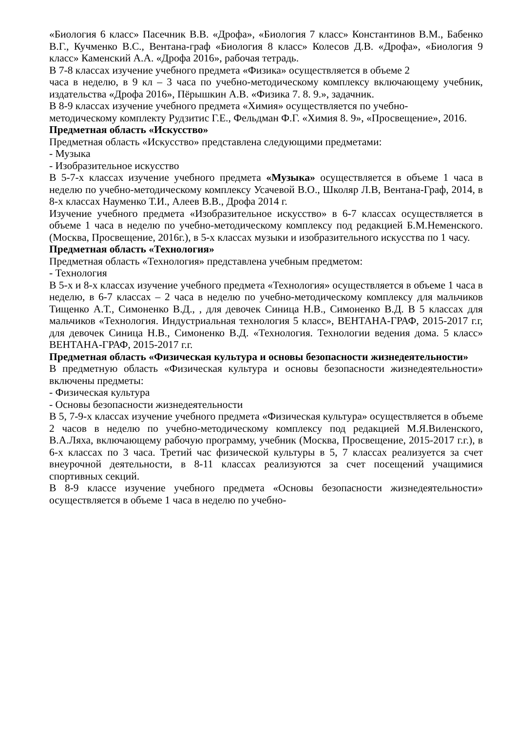«Биология 6 класс» Пасечник В.В. «Дрофа», «Биология 7 класс» Константинов В.М., Бабенко В.Г., Кучменко В.С., Вентана-граф «Биология 8 класс» Колесов Д.В. «Дрофа», «Биология 9 класс» Каменский А.А. «Дрофа 2016», рабочая тетрадь.
В 7-8 классах изучение учебного предмета «Физика» осуществляется в объеме 2
часа в неделю, в 9 кл – 3 часа по учебно-методическому комплексу включающему учебник, издательства «Дрофа 2016», Пёрышкин А.В. «Физика 7. 8. 9.», задачник.
В 8-9 классах изучение учебного предмета «Химия» осуществляется по учебно-
методическому комплекту Рудзитис Г.Е., Фельдман Ф.Г. «Химия 8. 9», «Просвещение», 2016.
Предметная область «Искусство»
Предметная область «Искусство» представлена следующими предметами:
- Музыка
- Изобразительное искусство
В 5-7-х классах изучение учебного предмета «Музыка» осуществляется в объеме 1 часа в неделю по учебно-методическому комплексу Усачевой В.О., Школяр Л.В, Вентана-Граф, 2014, в 8-х классах Науменко Т.И., Алеев В.В., Дрофа 2014 г.
Изучение учебного предмета «Изобразительное искусство» в 6-7 классах осуществляется в объеме 1 часа в неделю по учебно-методическому комплексу под редакцией Б.М.Неменского. (Москва, Просвещение, 2016г.), в 5-х классах музыки и изобразительного искусства по 1 часу.
Предметная область «Технология»
Предметная область «Технология» представлена учебным предметом:
- Технология
В 5-х и 8-х классах изучение учебного предмета «Технология» осуществляется в объеме 1 часа в неделю, в 6-7 классах – 2 часа в неделю по учебно-методическому комплексу для мальчиков Тищенко А.Т., Симоненко В.Д., , для девочек Синица Н.В., Симоненко В.Д. В 5 классах для мальчиков «Технология. Индустриальная технология 5 класс», ВЕНТАНА-ГРАФ, 2015-2017 г.г, для девочек Синица Н.В., Симоненко В.Д. «Технология. Технологии ведения дома. 5 класс» ВЕНТАНА-ГРАФ, 2015-2017 г.г.
Предметная область «Физическая культура и основы безопасности жизнедеятельности»
В предметную область «Физическая культура и основы безопасности жизнедеятельности» включены предметы:
- Физическая культура
- Основы безопасности жизнедеятельности
В 5, 7-9-х классах изучение учебного предмета «Физическая культура» осуществляется в объеме 2 часов в неделю по учебно-методическому комплексу под редакцией М.Я.Виленского, В.А.Ляха, включающему рабочую программу, учебник (Москва, Просвещение, 2015-2017 г.г.), в 6-х классах по 3 часа. Третий час физической культуры в 5, 7 классах реализуется за счет внеурочной деятельности, в 8-11 классах реализуются за счет посещений учащимися спортивных секций.
В 8-9 классе изучение учебного предмета «Основы безопасности жизнедеятельности» осуществляется в объеме 1 часа в неделю по учебно-